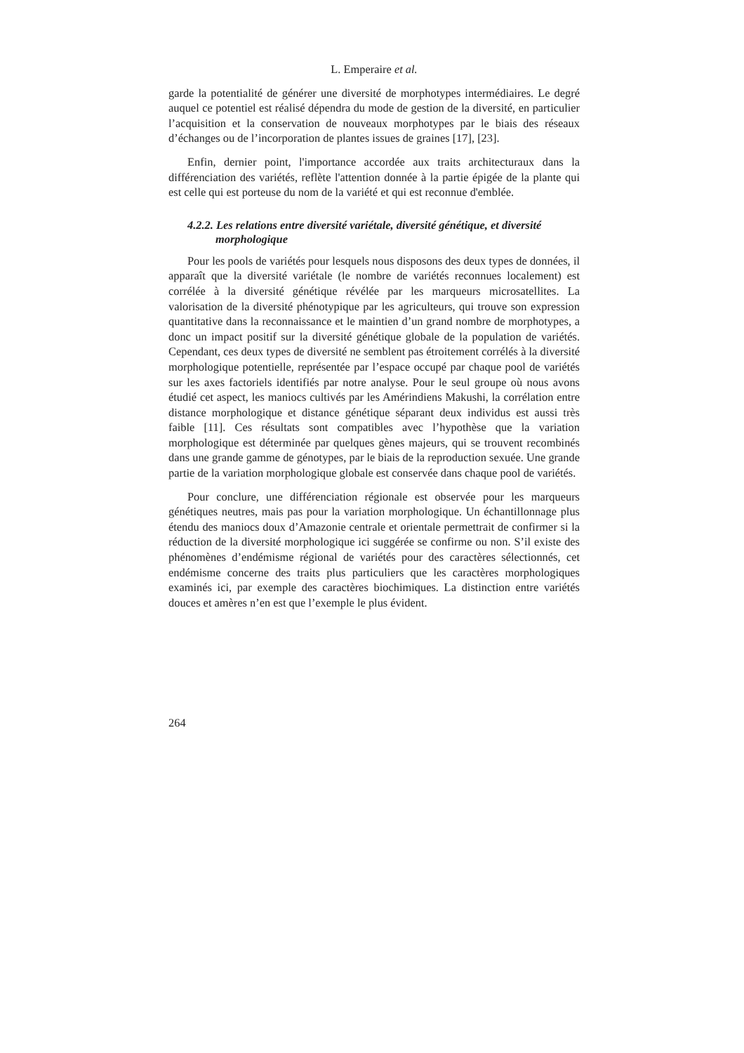L. Emperaire et al.
garde la potentialité de générer une diversité de morphotypes intermédiaires. Le degré auquel ce potentiel est réalisé dépendra du mode de gestion de la diversité, en particulier l’acquisition et la conservation de nouveaux morphotypes par le biais des réseaux d’échanges ou de l’incorporation de plantes issues de graines [17], [23].
Enfin, dernier point, l'importance accordée aux traits architecturaux dans la différenciation des variétés, reflète l'attention donnée à la partie épigée de la plante qui est celle qui est porteuse du nom de la variété et qui est reconnue d'emblée.
4.2.2. Les relations entre diversité variétale, diversité génétique, et diversité morphologique
Pour les pools de variétés pour lesquels nous disposons des deux types de données, il apparaît que la diversité variétale (le nombre de variétés reconnues localement) est corrélée à la diversité génétique révélée par les marqueurs microsatellites. La valorisation de la diversité phénotypique par les agriculteurs, qui trouve son expression quantitative dans la reconnaissance et le maintien d’un grand nombre de morphotypes, a donc un impact positif sur la diversité génétique globale de la population de variétés. Cependant, ces deux types de diversité ne semblent pas étroitement corrélés à la diversité morphologique potentielle, représentée par l’espace occupé par chaque pool de variétés sur les axes factoriels identifiés par notre analyse. Pour le seul groupe où nous avons étudié cet aspect, les maniocs cultivés par les Amérindiens Makushi, la corrélation entre distance morphologique et distance génétique séparant deux individus est aussi très faible [11]. Ces résultats sont compatibles avec l’hypothèse que la variation morphologique est déterminée par quelques gènes majeurs, qui se trouvent recombinés dans une grande gamme de génotypes, par le biais de la reproduction sexuée. Une grande partie de la variation morphologique globale est conservée dans chaque pool de variétés.
Pour conclure, une différenciation régionale est observée pour les marqueurs génétiques neutres, mais pas pour la variation morphologique. Un échantillonnage plus étendu des maniocs doux d’Amazonie centrale et orientale permettrait de confirmer si la réduction de la diversité morphologique ici suggérée se confirme ou non. S’il existe des phénomènes d’endémisme régional de variétés pour des caractères sélectionnés, cet endémisme concerne des traits plus particuliers que les caractères morphologiques examinés ici, par exemple des caractères biochimiques. La distinction entre variétés douces et amères n’en est que l’exemple le plus évident.
264